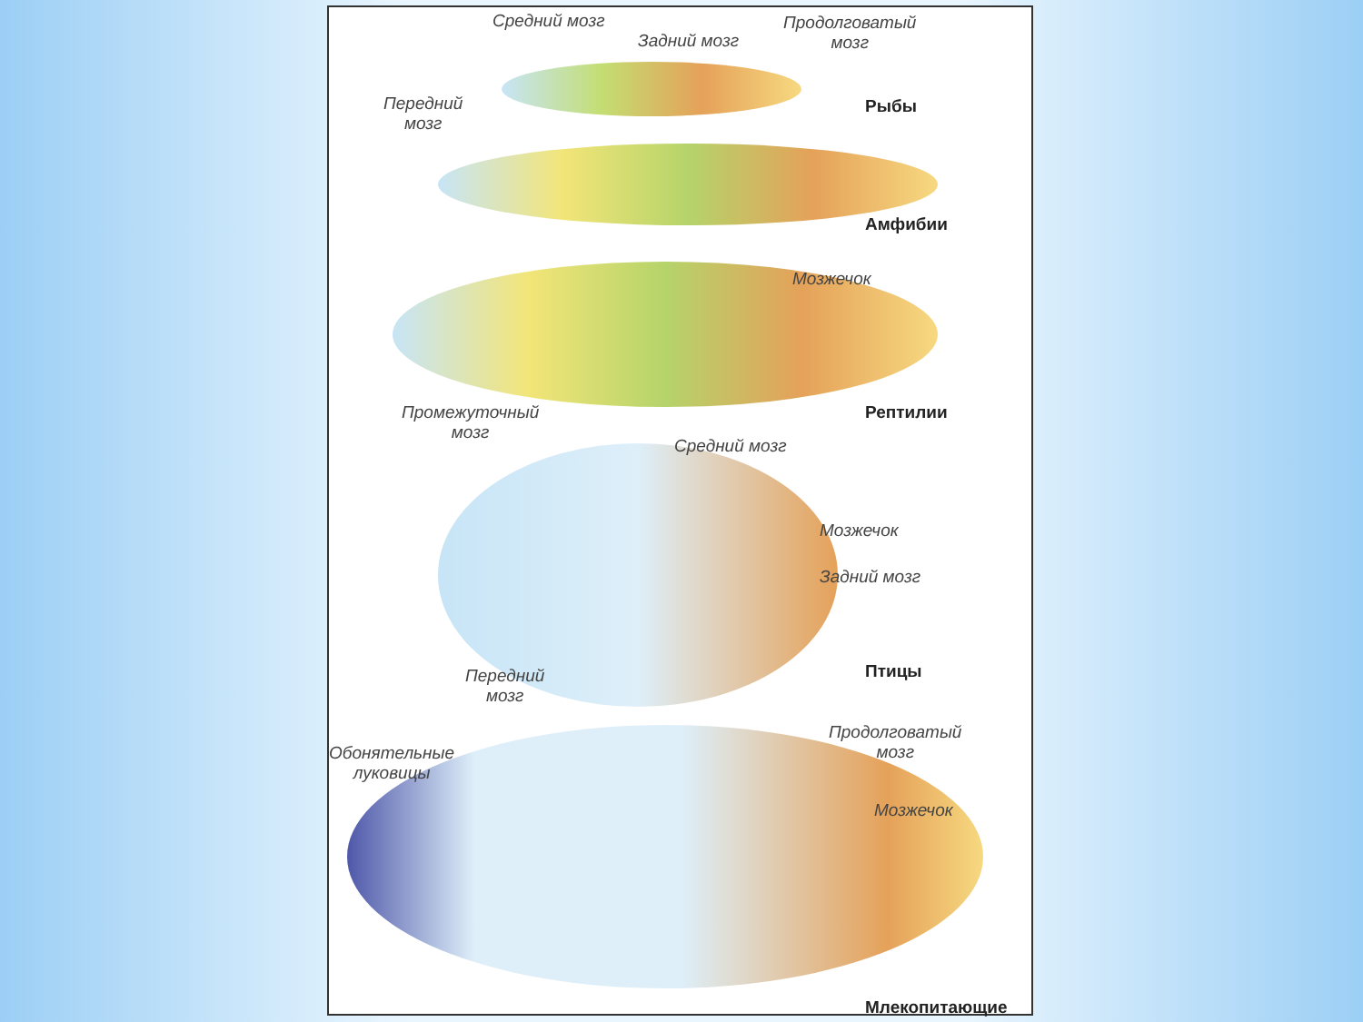Средний мозг
Задний мозг
Продолговатый
мозг
Передний
мозг
Рыбы
Амфибии
Мозжечок
Промежуточный
мозг
Рептилии
Средний мозг
Мозжечок
Задний мозг
Передний
мозг
Птицы
Продолговатый
мозг
Обонятельные
луковицы
Мозжечок
Млекопитающие